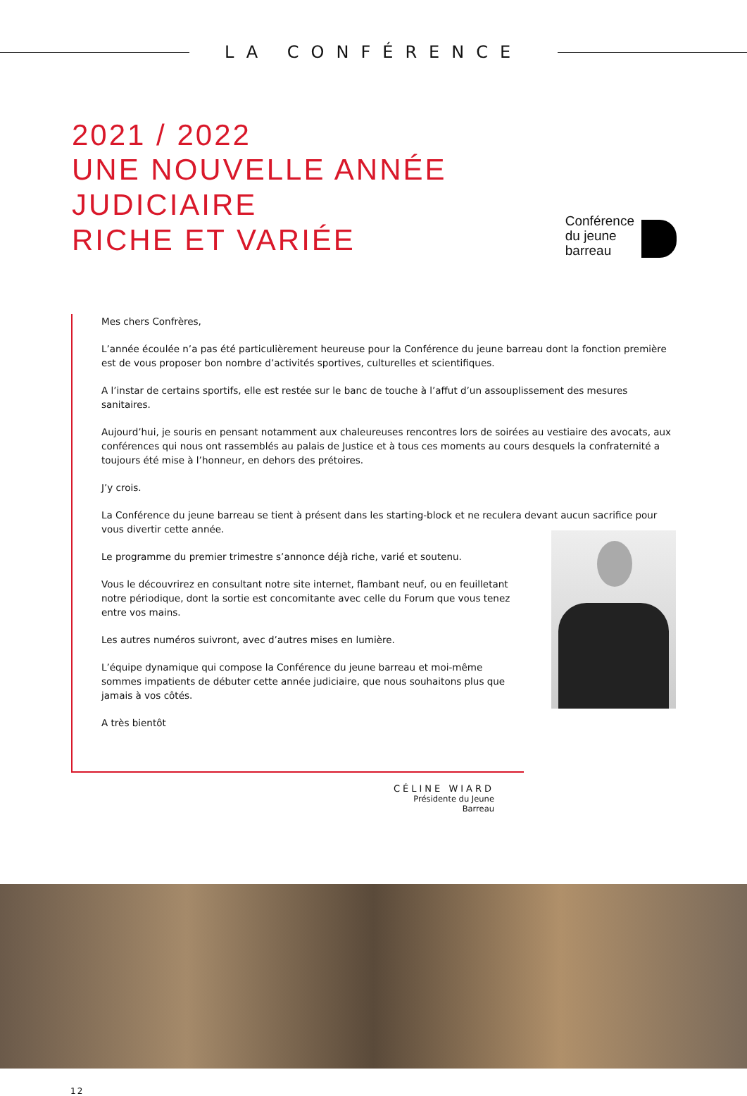LA CONFÉRENCE
2021 / 2022
UNE NOUVELLE ANNÉE JUDICIAIRE
RICHE ET VARIÉE
Conférence
du jeune
barreau
Mes chers Confrères,
L’année écoulée n’a pas été particulièrement heureuse pour la Conférence du jeune barreau dont la fonction première est de vous proposer bon nombre d’activités sportives, culturelles et scientifiques.
A l’instar de certains sportifs, elle est restée sur le banc de touche à l’affut d’un assouplissement des mesures sanitaires.
Aujourd’hui, je souris en pensant notamment aux chaleureuses rencontres lors de soirées au vestiaire des avocats, aux conférences qui nous ont rassemblés au palais de Justice et à tous ces moments au cours desquels la confraternité a toujours été mise à l’honneur, en dehors des prétoires.
J’y crois.
La Conférence du jeune barreau se tient à présent dans les starting-block et ne reculera devant aucun sacrifice pour vous divertir cette année.
Le programme du premier trimestre s’annonce déjà riche, varié et soutenu.
Vous le découvrirez en consultant notre site internet, flambant neuf, ou en feuilletant notre périodique, dont la sortie est concomitante avec celle du Forum que vous tenez entre vos mains.
Les autres numéros suivront, avec d’autres mises en lumière.
L’équipe dynamique qui compose la Conférence du jeune barreau et moi-même sommes impatients de débuter cette année judiciaire, que nous souhaitons plus que jamais à vos côtés.
A très bientôt
CÉLINE WIARD
Présidente du Jeune Barreau
12